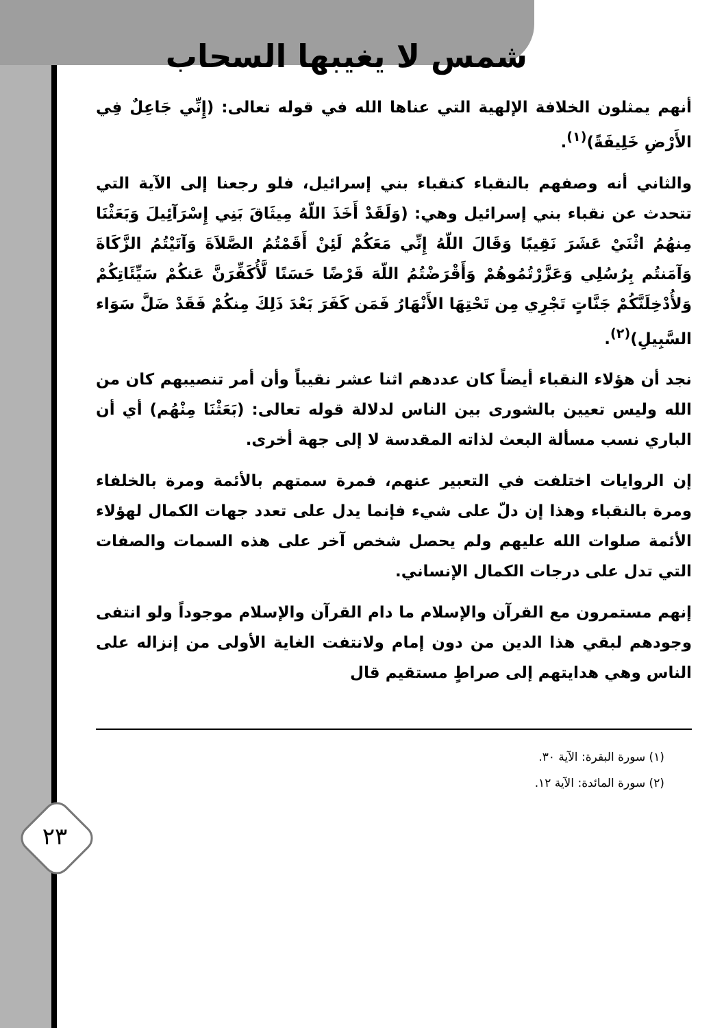٢٣
شمس لا يغيبها السحاب
أنهم يمثلون الخلافة الإلهية التي عناها الله في قوله تعالى: (إِنِّي جَاعِلٌ فِي الأَرْضِ خَلِيفَةً)<sup>(١)</sup>.
والثاني أنه وصفهم بالنقباء كنقباء بني إسرائيل، فلو رجعنا إلى الآية التي تتحدث عن نقباء بني إسرائيل وهي: (وَلَقَدْ أَخَذَ اللّهُ مِيثَاقَ بَنِي إِسْرَآئِيلَ وَبَعَثْنَا مِنهُمُ اثْنَيْ عَشَرَ نَقِيبًا وَقَالَ اللّهُ إِنِّي مَعَكُمْ لَئِنْ أَقَمْتُمُ الصَّلاَةَ وَآتَيْتُمُ الزَّكَاةَ وَآمَنتُم بِرُسُلِي وَعَزَّرْتُمُوهُمْ وَأَقْرَضْتُمُ اللّهَ قَرْضًا حَسَنًا لَّأُكَفِّرَنَّ عَنكُمْ سَيِّئَاتِكُمْ وَلأُدْخِلَنَّكُمْ جَنَّاتٍ تَجْرِي مِن تَحْتِهَا الأَنْهَارُ فَمَن كَفَرَ بَعْدَ ذَلِكَ مِنكُمْ فَقَدْ ضَلَّ سَوَاء السَّبِيلِ)<sup>(٢)</sup>.
نجد أن هؤلاء النقباء أيضاً كان عددهم اثنا عشر نقيباً وأن أمر تنصيبهم كان من الله وليس تعيين بالشورى بين الناس لدلالة قوله تعالى: (بَعَثْنَا مِنْهُم) أي أن الباري نسب مسألة البعث لذاته المقدسة لا إلى جهة أخرى.
إن الروايات اختلفت في التعبير عنهم، فمرة سمتهم بالأئمة ومرة بالخلفاء ومرة بالنقباء وهذا إن دلّ على شيء فإنما يدل على تعدد جهات الكمال لهؤلاء الأئمة صلوات الله عليهم ولم يحصل شخص آخر على هذه السمات والصفات التي تدل على درجات الكمال الإنساني.
إنهم مستمرون مع القرآن والإسلام ما دام القرآن والإسلام موجوداً ولو انتفى وجودهم لبقي هذا الدين من دون إمام ولانتفت الغاية الأولى من إنزاله على الناس وهي هدايتهم إلى صراطٍ مستقيم قال
(١) سورة البقرة: الآية ٣٠.
(٢) سورة المائدة: الآية ١٢.